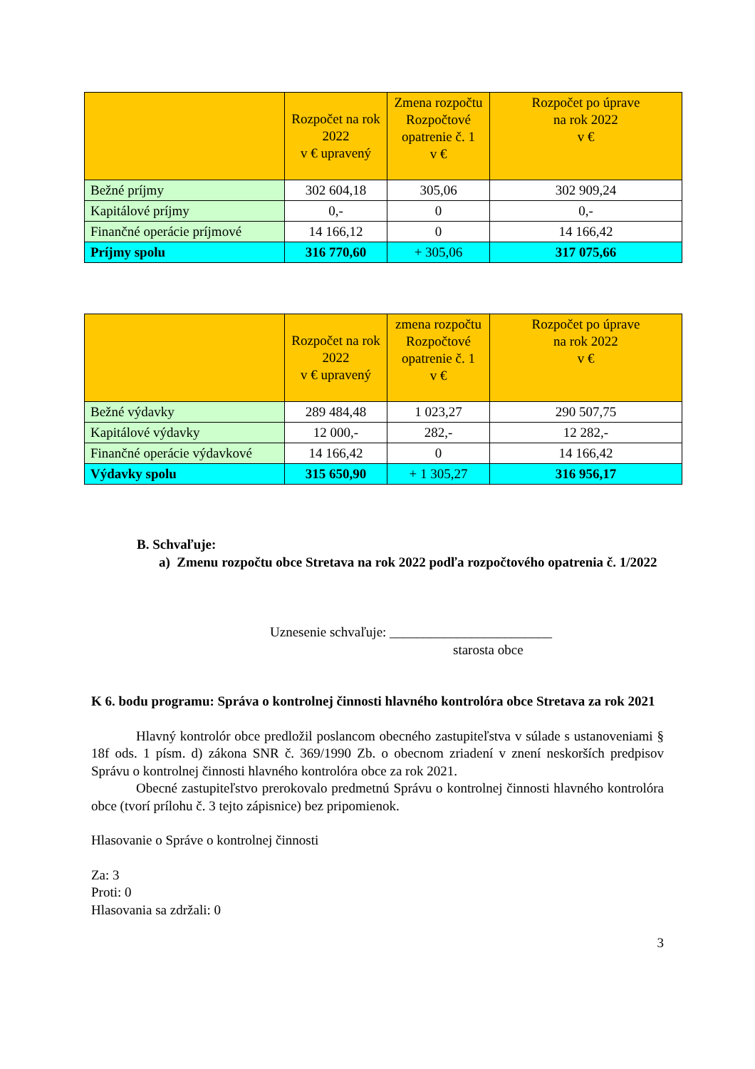| | Rozpočet na rok 2022 v € upravený | Zmena rozpočtu Rozpočtové opatrenie č. 1 v € | Rozpočet po úprave na rok 2022 v € |
| Bežné príjmy | 302 604,18 | 305,06 | 302 909,24 |
| Kapitálové príjmy | 0,- | 0 | 0,- |
| Finančné operácie príjmové | 14 166,12 | 0 | 14 166,42 |
| Príjmy spolu | 316 770,60 | + 305,06 | 317 075,66 |
| | Rozpočet na rok 2022 v € upravený | zmena rozpočtu Rozpočtové opatrenie č. 1 v € | Rozpočet po úprave na rok 2022 v € |
| Bežné výdavky | 289 484,48 | 1 023,27 | 290 507,75 |
| Kapitálové výdavky | 12 000,- | 282,- | 12 282,- |
| Finančné operácie výdavkové | 14 166,42 | 0 | 14 166,42 |
| Výdavky spolu | 315 650,90 | + 1 305,27 | 316 956,17 |
B. Schvaľuje:
a) Zmenu rozpočtu obce Stretava na rok 2022 podľa rozpočtového opatrenia č. 1/2022
Uznesenie schvaľuje: ________________________
starosta obce
K 6. bodu programu: Správa o kontrolnej činnosti hlavného kontrolóra obce Stretava za rok 2021
Hlavný kontrolór obce predložil poslancom obecného zastupiteľstva v súlade s ustanoveniami § 18f ods. 1 písm. d) zákona SNR č. 369/1990 Zb. o obecnom zriadení v znení neskorších predpisov Správu o kontrolnej činnosti hlavného kontrolóra obce za rok 2021.
Obecné zastupiteľstvo prerokovalo predmetnú Správu o kontrolnej činnosti hlavného kontrolóra obce (tvorí prílohu č. 3 tejto zápisnice) bez pripomienok.
Hlasovanie o Správe o kontrolnej činnosti
Za: 3
Proti: 0
Hlasovania sa zdržali: 0
3